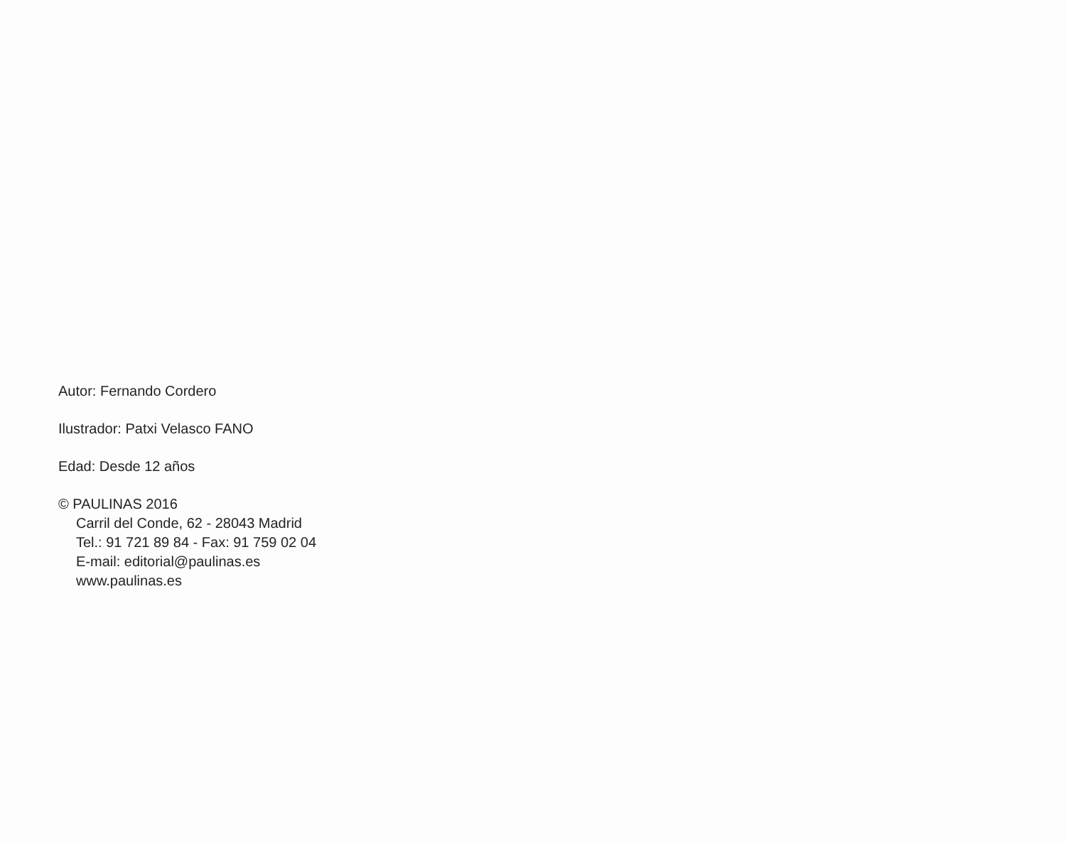Autor: Fernando Cordero
Ilustrador: Patxi Velasco FANO
Edad: Desde 12 años
© PAULINAS 2016
Carril del Conde, 62 - 28043 Madrid
Tel.: 91 721 89 84 - Fax: 91 759 02 04
E-mail: editorial@paulinas.es
www.paulinas.es